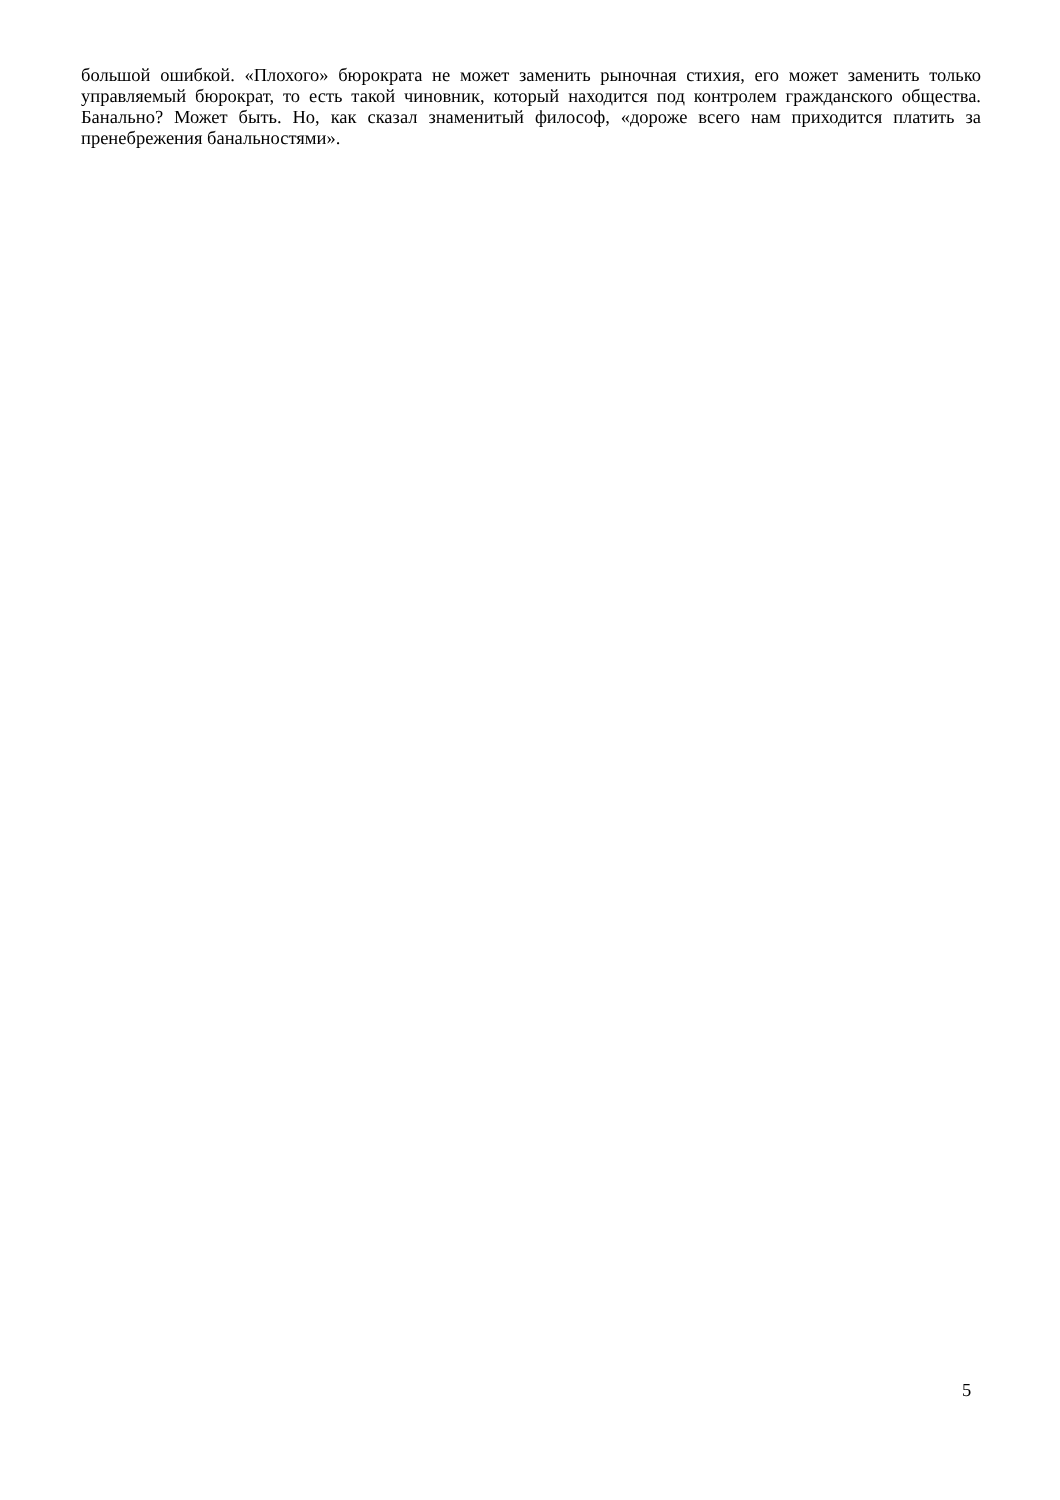большой ошибкой. «Плохого» бюрократа не может заменить рыночная стихия, его может заменить только управляемый бюрократ, то есть такой чиновник, который находится под контролем гражданского общества. Банально? Может быть. Но, как сказал знаменитый философ, «дороже всего нам приходится платить за пренебрежения банальностями».
5